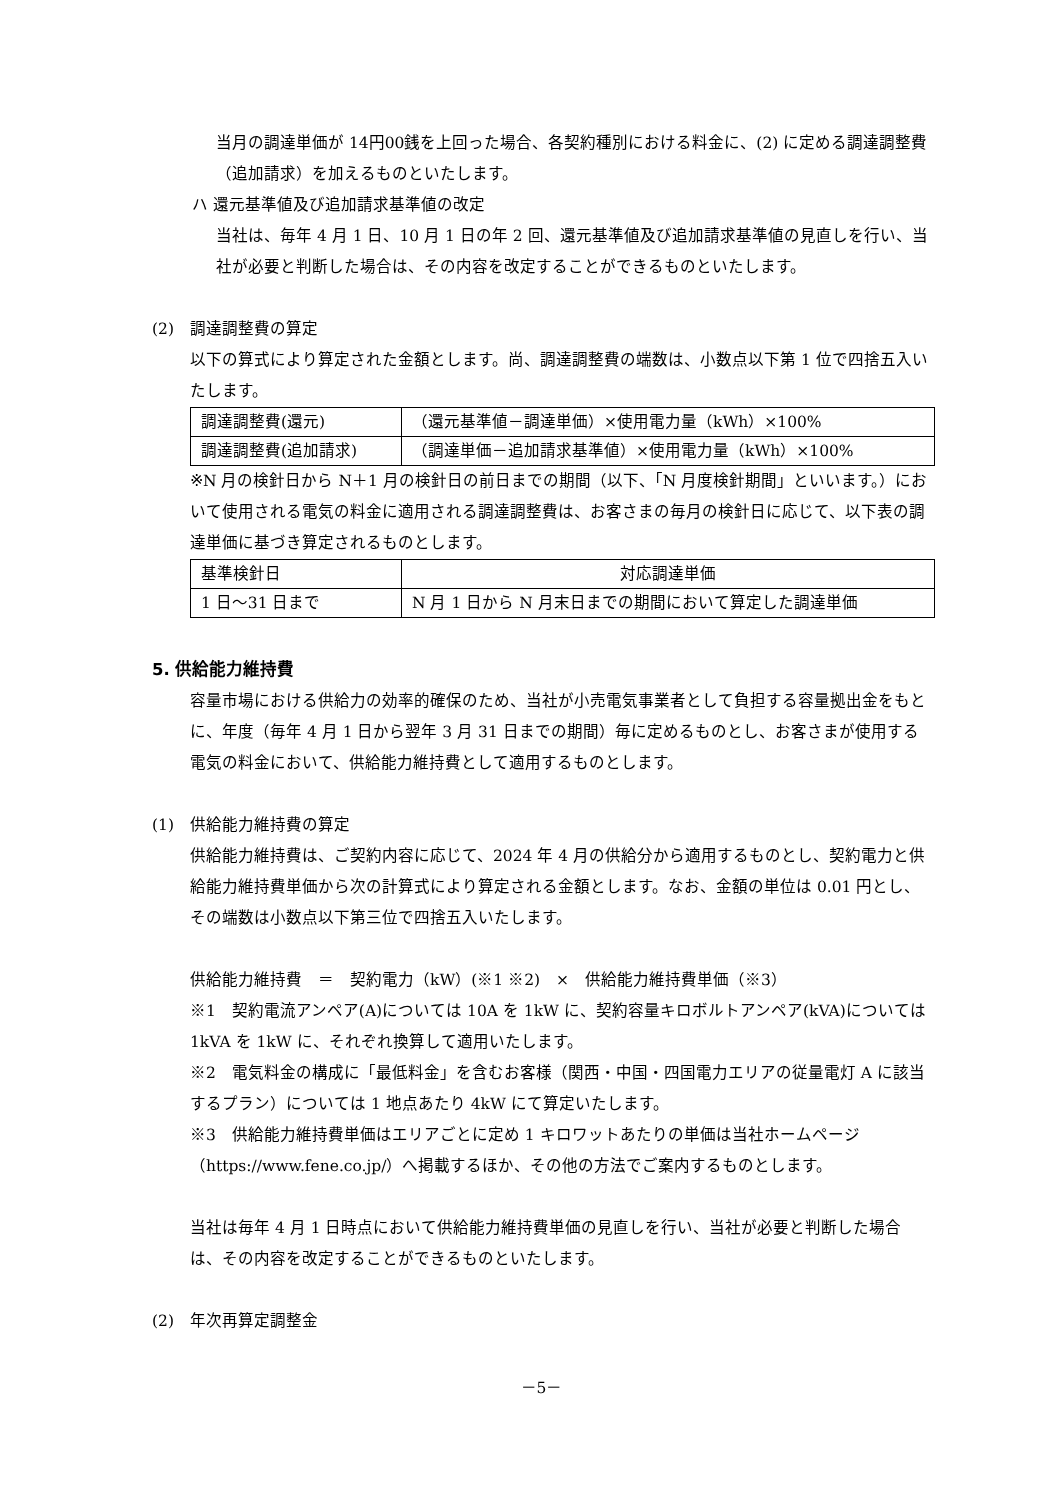当月の調達単価が 14円00銭を上回った場合、各契約種別における料金に、(2) に定める調達調整費（追加請求）を加えるものといたします。
ハ 還元基準値及び追加請求基準値の改定
当社は、毎年 4 月 1 日、10 月 1 日の年 2 回、還元基準値及び追加請求基準値の見直しを行い、当社が必要と判断した場合は、その内容を改定することができるものといたします。
(2)　調達調整費の算定
以下の算式により算定された金額とします。尚、調達調整費の端数は、小数点以下第 1 位で四捨五入いたします。
| 調達調整費(還元) | （還元基準値－調達単価）×使用電力量（kWh）×100% |
| 調達調整費(追加請求) | （調達単価－追加請求基準値）×使用電力量（kWh）×100% |
※N 月の検針日から N＋1 月の検針日の前日までの期間（以下、「N 月度検針期間」といいます。）において使用される電気の料金に適用される調達調整費は、お客さまの毎月の検針日に応じて、以下表の調達単価に基づき算定されるものとします。
| 基準検針日 | 対応調達単価 |
| 1 日～31 日まで | N 月 1 日から N 月末日までの期間において算定した調達単価 |
5. 供給能力維持費
容量市場における供給力の効率的確保のため、当社が小売電気事業者として負担する容量拠出金をもとに、年度（毎年 4 月 1 日から翌年 3 月 31 日までの期間）毎に定めるものとし、お客さまが使用する電気の料金において、供給能力維持費として適用するものとします。
(1)　供給能力維持費の算定
供給能力維持費は、ご契約内容に応じて、2024 年 4 月の供給分から適用するものとし、契約電力と供給能力維持費単価から次の計算式により算定される金額とします。なお、金額の単位は 0.01 円とし、その端数は小数点以下第三位で四捨五入いたします。
供給能力維持費　＝　契約電力（kW）(※1 ※2)　×　供給能力維持費単価（※3）
※1　契約電流アンペア(A)については 10A を 1kW に、契約容量キロボルトアンペア(kVA)については 1kVA を 1kW に、それぞれ換算して適用いたします。
※2　電気料金の構成に「最低料金」を含むお客様（関西・中国・四国電力エリアの従量電灯 A に該当するプラン）については 1 地点あたり 4kW にて算定いたします。
※3　供給能力維持費単価はエリアごとに定め 1 キロワットあたりの単価は当社ホームページ（https://www.fene.co.jp/）へ掲載するほか、その他の方法でご案内するものとします。
当社は毎年 4 月 1 日時点において供給能力維持費単価の見直しを行い、当社が必要と判断した場合は、その内容を改定することができるものといたします。
(2)　年次再算定調整金
－5－